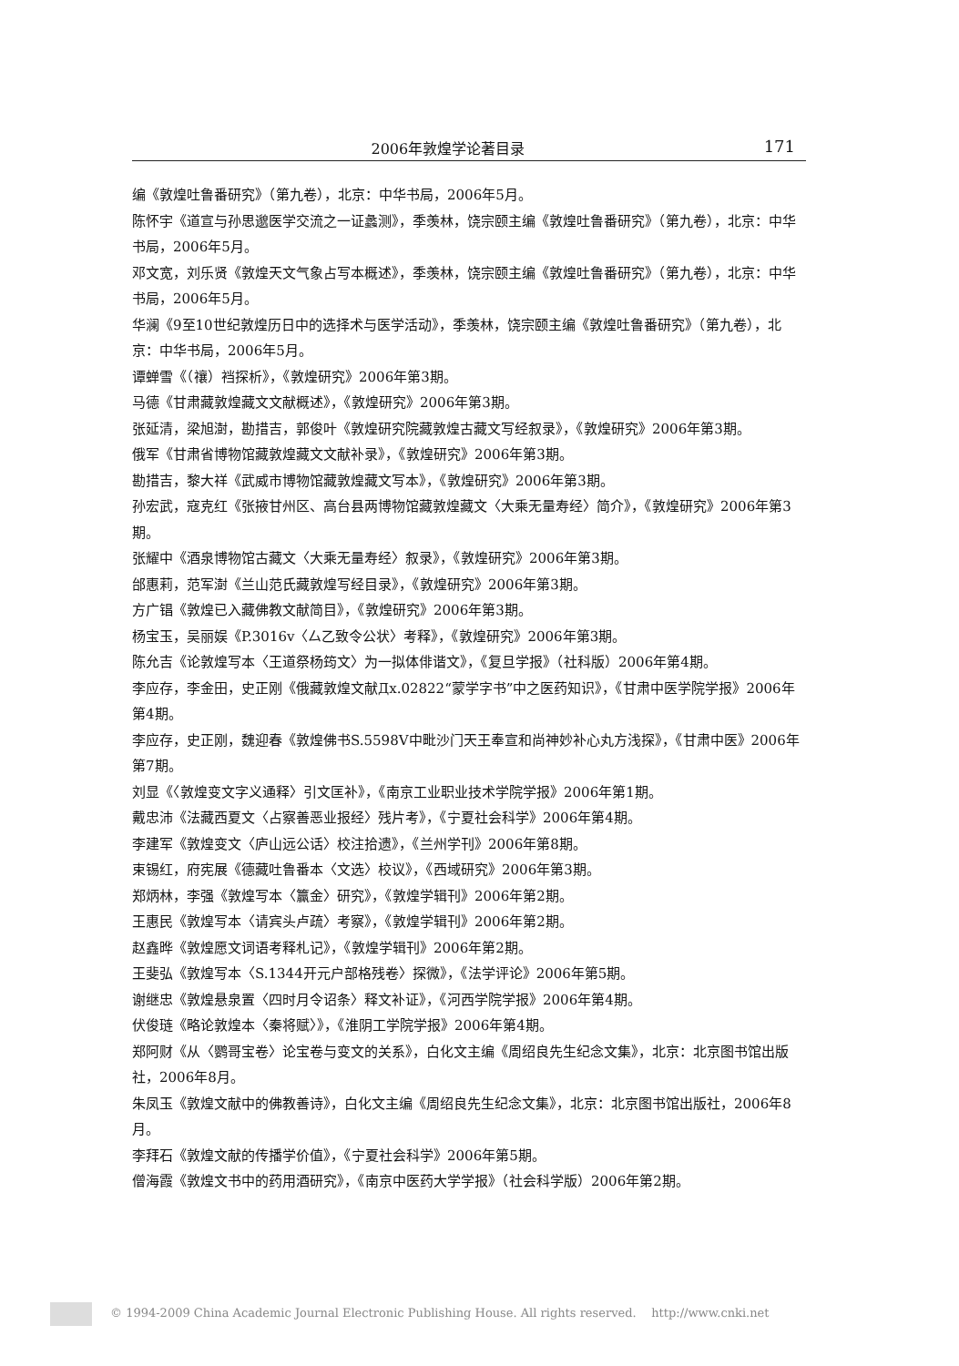2006年敦煌学论著目录 171
编《敦煌吐鲁番研究》（第九卷），北京：中华书局，2006年5月。
陈怀宇《道宣与孙思邈医学交流之一证蠡测》，季羡林，饶宗颐主编《敦煌吐鲁番研究》（第九卷），北京：中华书局，2006年5月。
邓文宽，刘乐贤《敦煌天文气象占写本概述》，季羡林，饶宗颐主编《敦煌吐鲁番研究》（第九卷），北京：中华书局，2006年5月。
华澜《9至10世纪敦煌历日中的选择术与医学活动》，季羡林，饶宗颐主编《敦煌吐鲁番研究》（第九卷），北京：中华书局，2006年5月。
谭蝉雪《（禳）裆探析》，《敦煌研究》2006年第3期。
马德《甘肃藏敦煌藏文文献概述》，《敦煌研究》2006年第3期。
张延清，梁旭澍，勘措吉，郭俊叶《敦煌研究院藏敦煌古藏文写经叙录》，《敦煌研究》2006年第3期。
俄军《甘肃省博物馆藏敦煌藏文文献补录》，《敦煌研究》2006年第3期。
勘措吉，黎大祥《武威市博物馆藏敦煌藏文写本》，《敦煌研究》2006年第3期。
孙宏武，寇克红《张掖甘州区、高台县两博物馆藏敦煌藏文〈大乘无量寿经〉简介》，《敦煌研究》2006年第3期。
张耀中《酒泉博物馆古藏文〈大乘无量寿经〉叙录》，《敦煌研究》2006年第3期。
邰惠莉，范军澍《兰山范氏藏敦煌写经目录》，《敦煌研究》2006年第3期。
方广锠《敦煌已入藏佛教文献简目》，《敦煌研究》2006年第3期。
杨宝玉，吴丽娱《P.3016v〈厶乙致令公状〉考释》，《敦煌研究》2006年第3期。
陈允吉《论敦煌写本〈王道祭杨筠文〉为一拟体俳谐文》，《复旦学报》（社科版）2006年第4期。
李应存，李金田，史正刚《俄藏敦煌文献Дx.02822“蒙学字书”中之医药知识》，《甘肃中医学院学报》2006年第4期。
李应存，史正刚，魏迎春《敦煌佛书S.5598V中毗沙门天王奉宣和尚神妙补心丸方浅探》，《甘肃中医》2006年第7期。
刘显《〈敦煌变文字义通释〉引文匡补》，《南京工业职业技术学院学报》2006年第1期。
戴忠沛《法藏西夏文〈占察善恶业报经〉残片考》，《宁夏社会科学》2006年第4期。
李建军《敦煌变文〈庐山远公话〉校注拾遗》，《兰州学刊》2006年第8期。
束锡红，府宪展《德藏吐鲁番本〈文选〉校议》，《西域研究》2006年第3期。
郑炳林，李强《敦煌写本〈籯金〉研究》，《敦煌学辑刊》2006年第2期。
王惠民《敦煌写本〈请宾头卢疏〉考察》，《敦煌学辑刊》2006年第2期。
赵鑫晔《敦煌愿文词语考释札记》，《敦煌学辑刊》2006年第2期。
王斐弘《敦煌写本〈S.1344开元户部格残卷〉探微》，《法学评论》2006年第5期。
谢继忠《敦煌悬泉置〈四时月令诏条〉释文补证》，《河西学院学报》2006年第4期。
伏俊琏《略论敦煌本〈秦将赋〉》，《淮阴工学院学报》2006年第4期。
郑阿财《从〈鹦哥宝卷〉论宝卷与变文的关系》，白化文主编《周绍良先生纪念文集》，北京：北京图书馆出版社，2006年8月。
朱凤玉《敦煌文献中的佛教善诗》，白化文主编《周绍良先生纪念文集》，北京：北京图书馆出版社，2006年8月。
李拜石《敦煌文献的传播学价值》，《宁夏社会科学》2006年第5期。
僧海霞《敦煌文书中的药用酒研究》，《南京中医药大学学报》（社会科学版）2006年第2期。
© 1994-2009 China Academic Journal Electronic Publishing House. All rights reserved. http://www.cnki.net